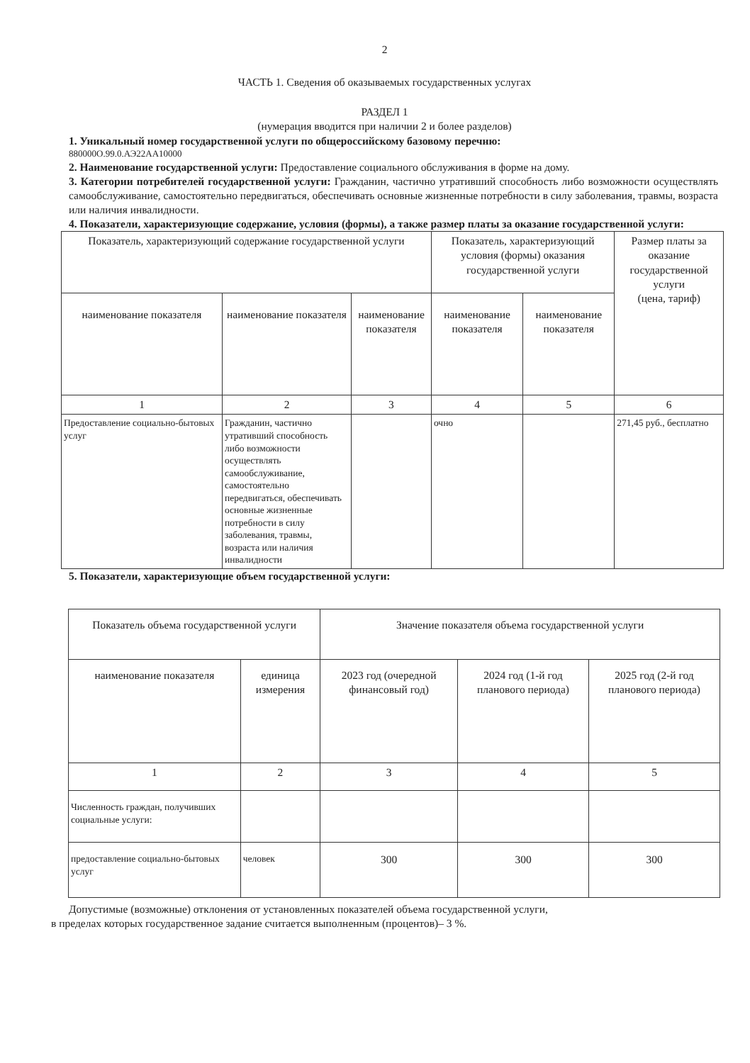2
ЧАСТЬ 1. Сведения об оказываемых государственных услугах
РАЗДЕЛ 1
(нумерация вводится при наличии 2 и более разделов)
1. Уникальный номер государственной услуги по общероссийскому базовому перечню:
880000О.99.0.АЭ22АА10000
2. Наименование государственной услуги: Предоставление социального обслуживания в форме на дому.
3. Категории потребителей государственной услуги: Гражданин, частично утративший способность либо возможности осуществлять самообслуживание, самостоятельно передвигаться, обеспечивать основные жизненные потребности в силу заболевания, травмы, возраста или наличия инвалидности.
4. Показатели, характеризующие содержание, условия (формы), а также размер платы за оказание государственной услуги:
| Показатель, характеризующий содержание государственной услуги | | | Показатель, характеризующий условия (формы) оказания государственной услуги | | Размер платы за оказание государственной услуги (цена, тариф) |
| --- | --- | --- | --- | --- | --- |
| наименование показателя | наименование показателя | наименование показателя | наименование показателя | наименование показателя | |
| 1 | 2 | 3 | 4 | 5 | 6 |
| Предоставление социально-бытовых услуг | Гражданин, частично утративший способность либо возможности осуществлять самообслуживание, самостоятельно передвигаться, обеспечивать основные жизненные потребности в силу заболевания, травмы, возраста или наличия инвалидности | | очно | | 271,45 руб., бесплатно |
5. Показатели, характеризующие объем государственной услуги:
| Показатель объема государственной услуги | | Значение показателя объема государственной услуги | | |
| --- | --- | --- | --- | --- |
| наименование показателя | единица измерения | 2023 год (очередной финансовый год) | 2024 год (1-й год планового периода) | 2025 год (2-й год планового периода) |
| 1 | 2 | 3 | 4 | 5 |
| Численность граждан, получивших социальные услуги: | | | | |
| предоставление социально-бытовых услуг | человек | 300 | 300 | 300 |
Допустимые (возможные) отклонения от установленных показателей объема государственной услуги,
в пределах которых государственное задание считается выполненным (процентов)– 3 %.